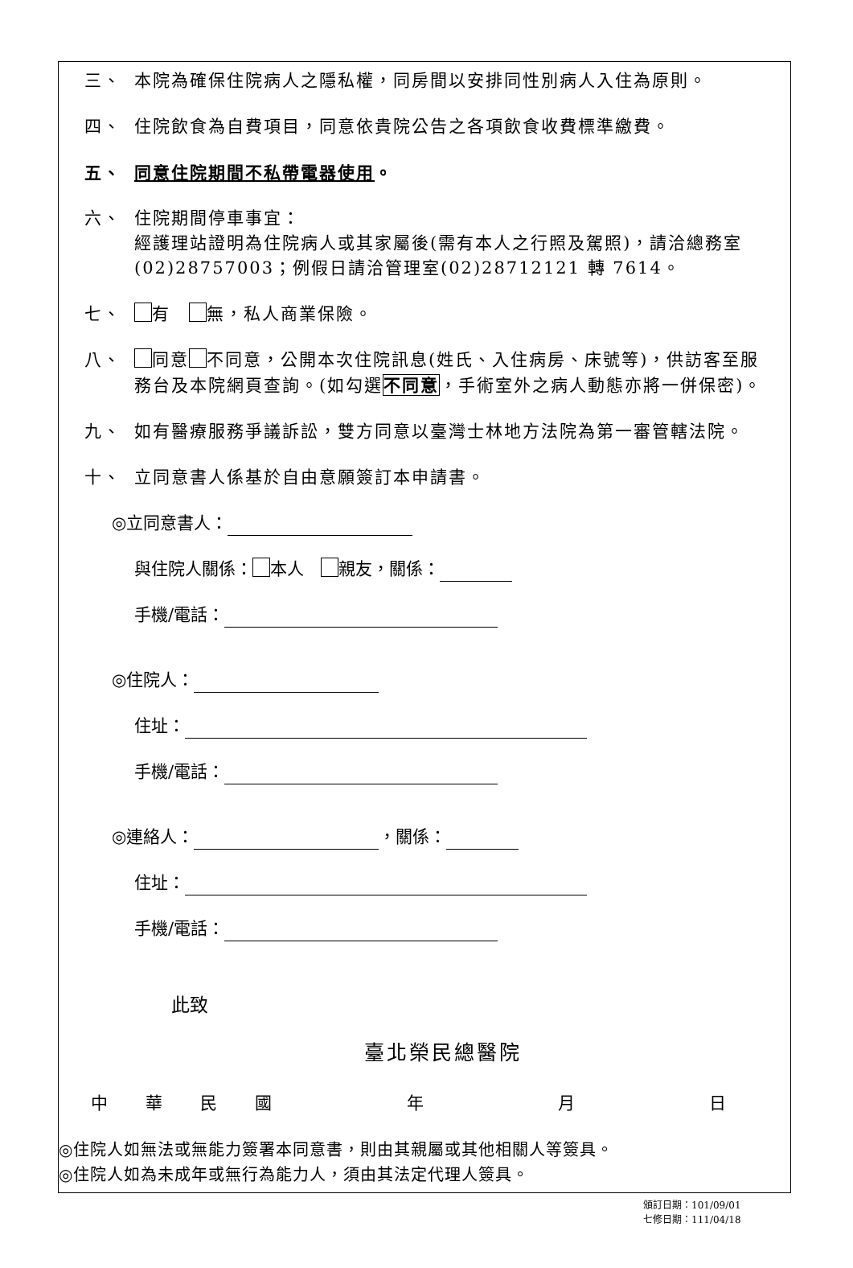三、 本院為確保住院病人之隱私權，同房間以安排同性別病人入住為原則。
四、 住院飲食為自費項目，同意依貴院公告之各項飲食收費標準繳費。
五、 同意住院期間不私帶電器使用。
六、 住院期間停車事宜：
經護理站證明為住院病人或其家屬後(需有本人之行照及駕照)，請洽總務室(02)28757003；例假日請洽管理室(02)28712121 轉 7614。
七、 有　 無，私人商業保險。
八、 同意 不同意，公開本次住院訊息(姓氏、入住病房、床號等)，供訪客至服務台及本院網頁查詢。(如勾選不同意，手術室外之病人動態亦將一併保密)。
九、 如有醫療服務爭議訴訟，雙方同意以臺灣士林地方法院為第一審管轄法院。
十、 立同意書人係基於自由意願簽訂本申請書。
◎立同意書人：
與住院人關係： 本人　 親友，關係：
手機/電話：
◎住院人：
住址：
手機/電話：
◎連絡人： ，關係：
住址：
手機/電話：
此致
臺北榮民總醫院
中華民國年月日
◎住院人如無法或無能力簽署本同意書，則由其親屬或其他相關人等簽具。
◎住院人如為未成年或無行為能力人，須由其法定代理人簽具。
頒訂日期：101/09/01
七修日期：111/04/18